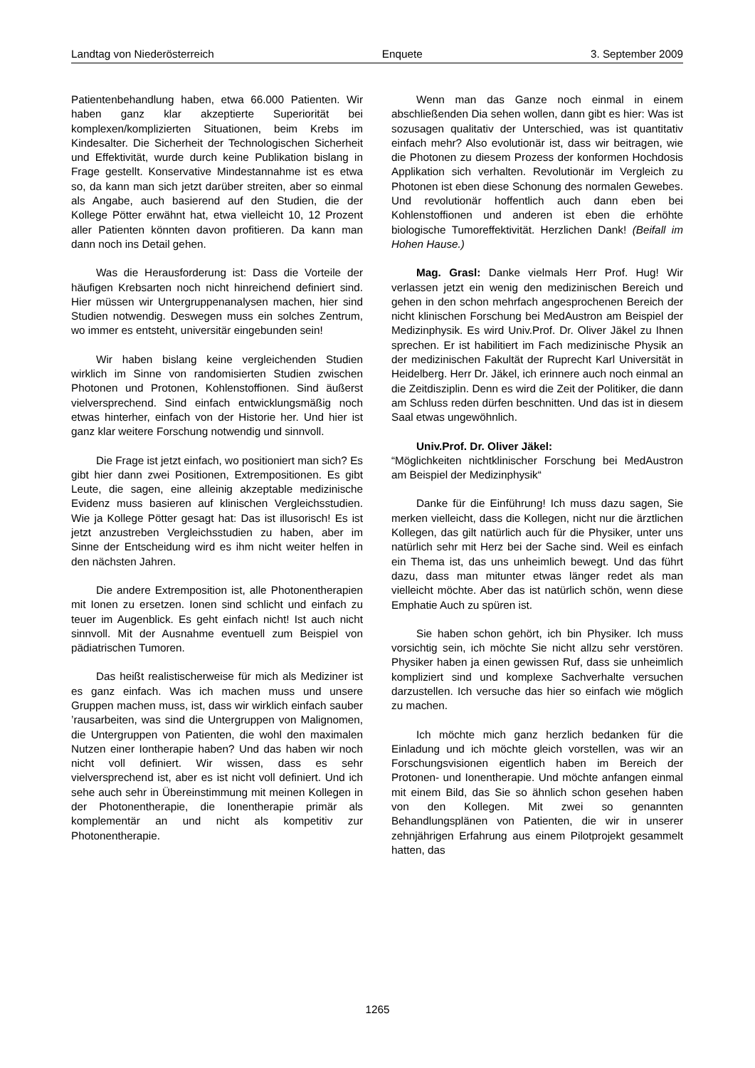Landtag von Niederösterreich Enquete 3. September 2009
Patientenbehandlung haben, etwa 66.000 Patienten. Wir haben ganz klar akzeptierte Superiorität bei komplexen/komplizierten Situationen, beim Krebs im Kindesalter. Die Sicherheit der Technologischen Sicherheit und Effektivität, wurde durch keine Publikation bislang in Frage gestellt. Konservative Mindestannahme ist es etwa so, da kann man sich jetzt darüber streiten, aber so einmal als Angabe, auch basierend auf den Studien, die der Kollege Pötter erwähnt hat, etwa vielleicht 10, 12 Prozent aller Patienten könnten davon profitieren. Da kann man dann noch ins Detail gehen.
Was die Herausforderung ist: Dass die Vorteile der häufigen Krebsarten noch nicht hinreichend definiert sind. Hier müssen wir Untergruppenanalysen machen, hier sind Studien notwendig. Deswegen muss ein solches Zentrum, wo immer es entsteht, universitär eingebunden sein!
Wir haben bislang keine vergleichenden Studien wirklich im Sinne von randomisierten Studien zwischen Photonen und Protonen, Kohlenstoffionen. Sind äußerst vielversprechend. Sind einfach entwicklungsmäßig noch etwas hinterher, einfach von der Historie her. Und hier ist ganz klar weitere Forschung notwendig und sinnvoll.
Die Frage ist jetzt einfach, wo positioniert man sich? Es gibt hier dann zwei Positionen, Extrempositionen. Es gibt Leute, die sagen, eine alleinig akzeptable medizinische Evidenz muss basieren auf klinischen Vergleichsstudien. Wie ja Kollege Pötter gesagt hat: Das ist illusorisch! Es ist jetzt anzustreben Vergleichsstudien zu haben, aber im Sinne der Entscheidung wird es ihm nicht weiter helfen in den nächsten Jahren.
Die andere Extremposition ist, alle Photonentherapien mit Ionen zu ersetzen. Ionen sind schlicht und einfach zu teuer im Augenblick. Es geht einfach nicht! Ist auch nicht sinnvoll. Mit der Ausnahme eventuell zum Beispiel von pädiatrischen Tumoren.
Das heißt realistischerweise für mich als Mediziner ist es ganz einfach. Was ich machen muss und unsere Gruppen machen muss, ist, dass wir wirklich einfach sauber ’rausarbeiten, was sind die Untergruppen von Malignomen, die Untergruppen von Patienten, die wohl den maximalen Nutzen einer Iontherapie haben? Und das haben wir noch nicht voll definiert. Wir wissen, dass es sehr vielversprechend ist, aber es ist nicht voll definiert. Und ich sehe auch sehr in Übereinstimmung mit meinen Kollegen in der Photonentherapie, die Ionentherapie primär als komplementär an und nicht als kompetitiv zur Photonentherapie.
Wenn man das Ganze noch einmal in einem abschließenden Dia sehen wollen, dann gibt es hier: Was ist sozusagen qualitativ der Unterschied, was ist quantitativ einfach mehr? Also evolutionär ist, dass wir beitragen, wie die Photonen zu diesem Prozess der konformen Hochdosis Applikation sich verhalten. Revolutionär im Vergleich zu Photonen ist eben diese Schonung des normalen Gewebes. Und revolutionär hoffentlich auch dann eben bei Kohlenstoffionen und anderen ist eben die erhöhte biologische Tumoreffektivität. Herzlichen Dank! (Beifall im Hohen Hause.)
Mag. Grasl: Danke vielmals Herr Prof. Hug! Wir verlassen jetzt ein wenig den medizinischen Bereich und gehen in den schon mehrfach angesprochenen Bereich der nicht klinischen Forschung bei MedAustron am Beispiel der Medizinphysik. Es wird Univ.Prof. Dr. Oliver Jäkel zu Ihnen sprechen. Er ist habilitiert im Fach medizinische Physik an der medizinischen Fakultät der Ruprecht Karl Universität in Heidelberg. Herr Dr. Jäkel, ich erinnere auch noch einmal an die Zeitdisziplin. Denn es wird die Zeit der Politiker, die dann am Schluss reden dürfen beschnitten. Und das ist in diesem Saal etwas ungewöhnlich.
Univ.Prof. Dr. Oliver Jäkel:
“Möglichkeiten nichtklinischer Forschung bei MedAustron am Beispiel der Medizinphysik“
Danke für die Einführung! Ich muss dazu sagen, Sie merken vielleicht, dass die Kollegen, nicht nur die ärztlichen Kollegen, das gilt natürlich auch für die Physiker, unter uns natürlich sehr mit Herz bei der Sache sind. Weil es einfach ein Thema ist, das uns unheimlich bewegt. Und das führt dazu, dass man mitunter etwas länger redet als man vielleicht möchte. Aber das ist natürlich schön, wenn diese Emphatie Auch zu spüren ist.
Sie haben schon gehört, ich bin Physiker. Ich muss vorsichtig sein, ich möchte Sie nicht allzu sehr verstören. Physiker haben ja einen gewissen Ruf, dass sie unheimlich kompliziert sind und komplexe Sachverhalte versuchen darzustellen. Ich versuche das hier so einfach wie möglich zu machen.
Ich möchte mich ganz herzlich bedanken für die Einladung und ich möchte gleich vorstellen, was wir an Forschungsvisionen eigentlich haben im Bereich der Protonen- und Ionentherapie. Und möchte anfangen einmal mit einem Bild, das Sie so ähnlich schon gesehen haben von den Kollegen. Mit zwei so genannten Behandlungsplänen von Patienten, die wir in unserer zehnjährigen Erfahrung aus einem Pilotprojekt gesammelt hatten, das
1265